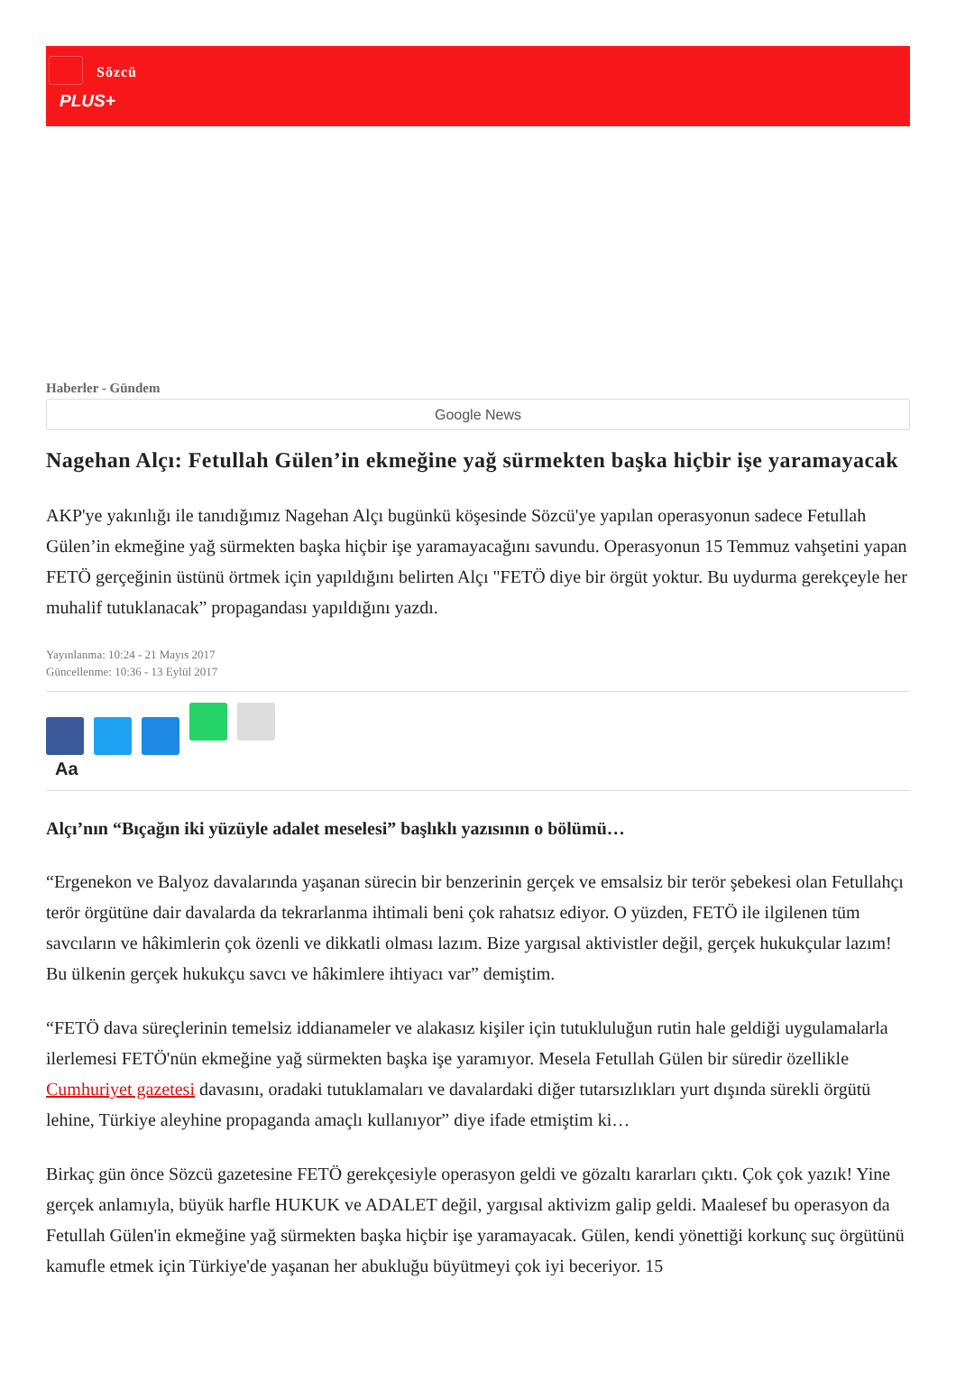Sözcü
PLUS+
Haberler - Gündem
Google News
Nagehan Alçı: Fetullah Gülen’in ekmeğine yağ sürmekten başka hiçbir işe yaramayacak
AKP'ye yakınlığı ile tanıdığımız Nagehan Alçı bugünkü köşesinde Sözcü'ye yapılan operasyonun sadece Fetullah Gülen’in ekmeğine yağ sürmekten başka hiçbir işe yaramayacağını savundu. Operasyonun 15 Temmuz vahşetini yapan FETÖ gerçeğinin üstünü örtmek için yapıldığını belirten Alçı "FETÖ diye bir örgüt yoktur. Bu uydurma gerekçeyle her muhalif tutuklanacak” propagandası yapıldığını yazdı.
Yayınlanma: 10:24 - 21 Mayıs 2017
Güncellenme: 10:36 - 13 Eylül 2017
Aa
Alçı’nın “Bıçağın iki yüzüyle adalet meselesi” başlıklı yazısının o bölümü…
“Ergenekon ve Balyoz davalarında yaşanan sürecin bir benzerinin gerçek ve emsalsiz bir terör şebekesi olan Fetullahçı terör örgütüne dair davalarda da tekrarlanma ihtimali beni çok rahatsız ediyor. O yüzden, FETÖ ile ilgilenen tüm savcıların ve hâkimlerin çok özenli ve dikkatli olması lazım. Bize yargısal aktivistler değil, gerçek hukukçular lazım! Bu ülkenin gerçek hukukçu savcı ve hâkimlere ihtiyacı var” demiştim.
“FETÖ dava süreçlerinin temelsiz iddianameler ve alakasız kişiler için tutukluluğun rutin hale geldiği uygulamalarla ilerlemesi FETÖ'nün ekmeğine yağ sürmekten başka işe yaramıyor. Mesela Fetullah Gülen bir süredir özellikle Cumhuriyet gazetesi davasını, oradaki tutuklamaları ve davalardaki diğer tutarsızlıkları yurt dışında sürekli örgütü lehine, Türkiye aleyhine propaganda amaçlı kullanıyor” diye ifade etmiştim ki…
Birkaç gün önce Sözcü gazetesine FETÖ gerekçesiyle operasyon geldi ve gözaltı kararları çıktı. Çok çok yazık! Yine gerçek anlamıyla, büyük harfle HUKUK ve ADALET değil, yargısal aktivizm galip geldi. Maalesef bu operasyon da Fetullah Gülen'in ekmeğine yağ sürmekten başka hiçbir işe yaramayacak. Gülen, kendi yönettiği korkunç suç örgütünü kamufle etmek için Türkiye'de yaşanan her abukluğu büyütmeyi çok iyi beceriyor. 15